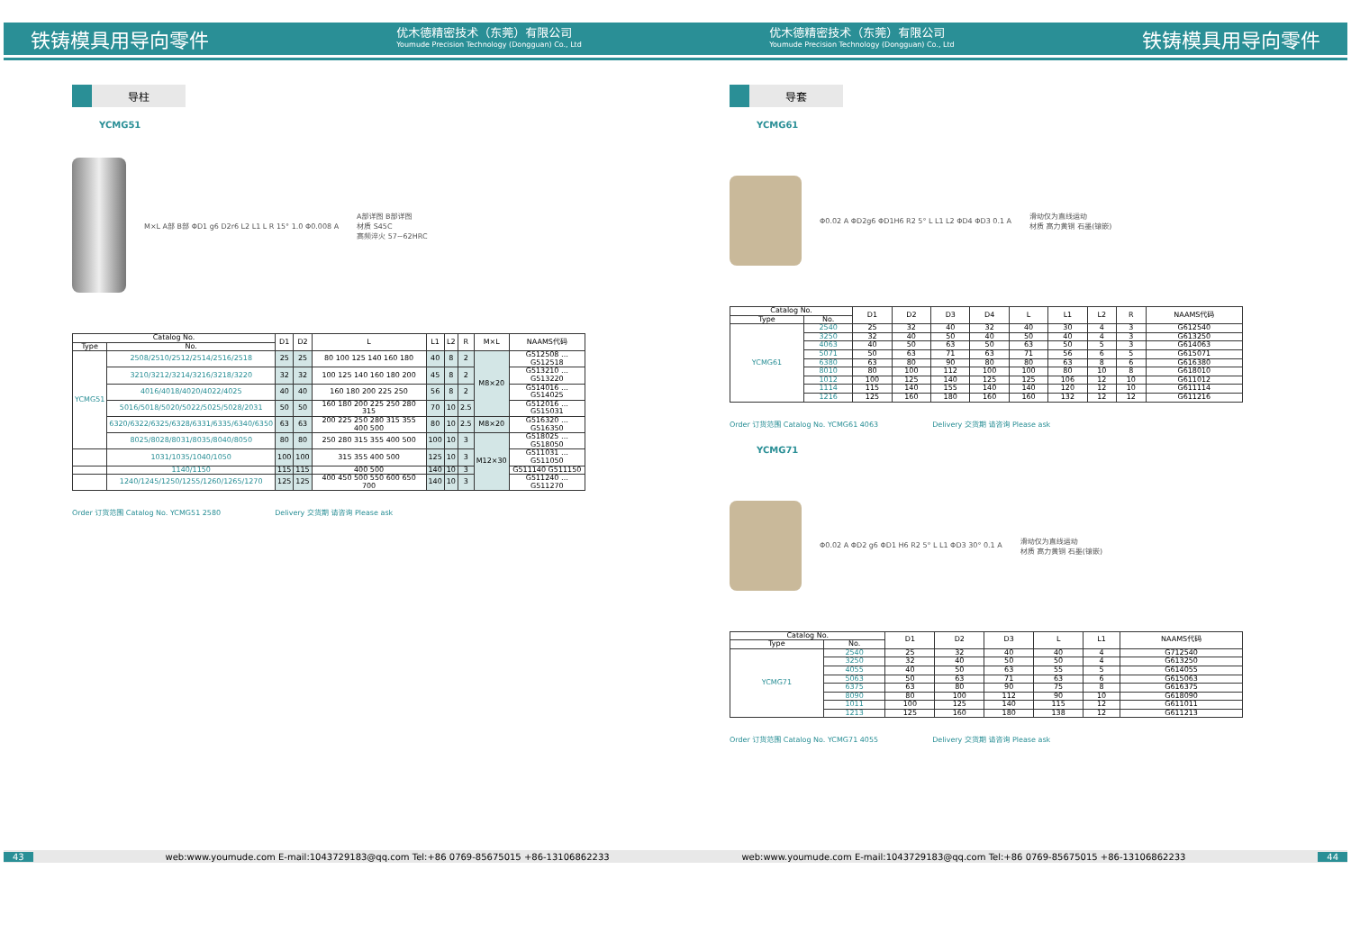铁铸模具用导向零件 优木德精密技术（东莞）有限公司
Youmude Precision Technology (Dongguan) Co., Ltd 优木德精密技术（东莞）有限公司
Youmude Precision Technology (Dongguan) Co., Ltd 铁铸模具用导向零件
导柱
YCMG51
M×L A部 B部 ΦD1 g6 D2r6 L2 L1 L R 15° 1.0 Φ0.008 A
A部详图 B部详图
材质 S45C
高频淬火 57~62HRC
| Catalog No. | | D1 | D2 | L | L1 | L2 | R | M×L | NAAMS代码 |
| --- | --- | --- | --- | --- | --- | --- | --- | --- | --- |
| Type | No. | | | | | | | | |
| YCMG51 | 2508/2510/2512/2514/2516/2518 | 25 | 25 | 80 100 125 140 160 180 | 40 | 8 | 2 | M8×20 | G512508 … G512518 |
| | 3210/3212/3214/3216/3218/3220 | 32 | 32 | 100 125 140 160 180 200 | 45 | 8 | 2 | | G513210 … G513220 |
| | 4016/4018/4020/4022/4025 | 40 | 40 | 160 180 200 225 250 | 56 | 8 | 2 | | G514016 … G514025 |
| | 5016/5018/5020/5022/5025/5028/2031 | 50 | 50 | 160 180 200 225 250 280 315 | 70 | 10 | 2.5 | | G512016 … G515031 |
| | 6320/6322/6325/6328/6331/6335/6340/6350 | 63 | 63 | 200 225 250 280 315 355 400 500 | 80 | 10 | 2.5 | M8×20 | G516320 … G516350 |
| | 8025/8028/8031/8035/8040/8050 | 80 | 80 | 250 280 315 355 400 500 | 100 | 10 | 3 | M12×30 | G518025 … G518050 |
| | 1031/1035/1040/1050 | 100 | 100 | 315 355 400 500 | 125 | 10 | 3 | | G511031 … G511050 |
| | 1140/1150 | 115 | 115 | 400 500 | 140 | 10 | 3 | | G511140 G511150 |
| | 1240/1245/1250/1255/1260/1265/1270 | 125 | 125 | 400 450 500 550 600 650 700 | 140 | 10 | 3 | | G511240 … G511270 |
Order 订货范围 Catalog No. YCMG51 2580 Delivery 交货期 请咨询 Please ask
导套
YCMG61
Φ0.02 A ΦD2g6 ΦD1H6 R2 5° L L1 L2 ΦD4 ΦD3 0.1 A
滑动仅为直线运动
材质 高力黄铜 石墨(镶嵌)
| Catalog No. | | D1 | D2 | D3 | D4 | L | L1 | L2 | R | NAAMS代码 |
| --- | --- | --- | --- | --- | --- | --- | --- | --- | --- | --- |
| Type | No. | | | | | | | | | |
| YCMG61 | 2540 | 25 | 32 | 40 | 32 | 40 | 30 | 4 | 3 | G612540 |
| | 3250 | 32 | 40 | 50 | 40 | 50 | 40 | 4 | 3 | G613250 |
| | 4063 | 40 | 50 | 63 | 50 | 63 | 50 | 5 | 3 | G614063 |
| | 5071 | 50 | 63 | 71 | 63 | 71 | 56 | 6 | 5 | G615071 |
| | 6380 | 63 | 80 | 90 | 80 | 80 | 63 | 8 | 6 | G616380 |
| | 8010 | 80 | 100 | 112 | 100 | 100 | 80 | 10 | 8 | G618010 |
| | 1012 | 100 | 125 | 140 | 125 | 125 | 106 | 12 | 10 | G611012 |
| | 1114 | 115 | 140 | 155 | 140 | 140 | 120 | 12 | 10 | G611114 |
| | 1216 | 125 | 160 | 180 | 160 | 160 | 132 | 12 | 12 | G611216 |
Order 订货范围 Catalog No. YCMG61 4063 Delivery 交货期 请咨询 Please ask
YCMG71
Φ0.02 A ΦD2 g6 ΦD1 H6 R2 5° L L1 ΦD3 30° 0.1 A
滑动仅为直线运动
材质 高力黄铜 石墨(镶嵌)
| Catalog No. | | D1 | D2 | D3 | L | L1 | NAAMS代码 |
| --- | --- | --- | --- | --- | --- | --- | --- |
| Type | No. | | | | | | |
| YCMG71 | 2540 | 25 | 32 | 40 | 40 | 4 | G712540 |
| | 3250 | 32 | 40 | 50 | 50 | 4 | G613250 |
| | 4055 | 40 | 50 | 63 | 55 | 5 | G614055 |
| | 5063 | 50 | 63 | 71 | 63 | 6 | G615063 |
| | 6375 | 63 | 80 | 90 | 75 | 8 | G616375 |
| | 8090 | 80 | 100 | 112 | 90 | 10 | G618090 |
| | 1011 | 100 | 125 | 140 | 115 | 12 | G611011 |
| | 1213 | 125 | 160 | 180 | 138 | 12 | G611213 |
Order 订货范围 Catalog No. YCMG71 4055 Delivery 交货期 请咨询 Please ask
43 web:www.youmude.com E-mail:1043729183@qq.com Tel:+86 0769-85675015 +86-13106862233 web:www.youmude.com E-mail:1043729183@qq.com Tel:+86 0769-85675015 +86-13106862233 44